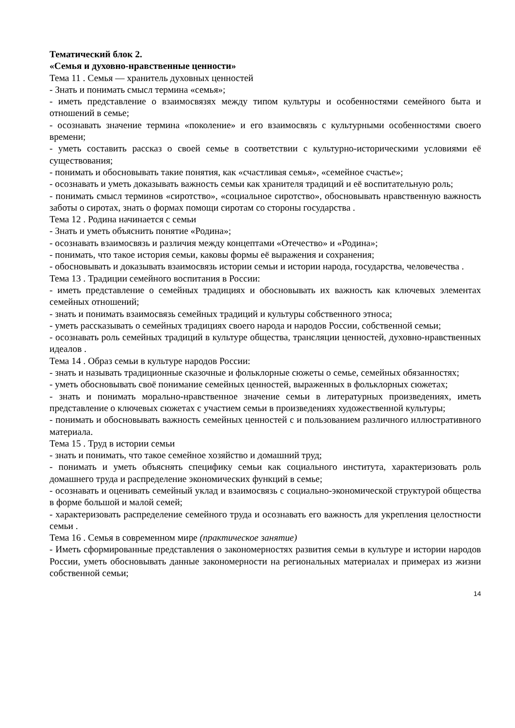Тематический блок 2.
«Семья и духовно-нравственные ценности»
Тема 11 . Семья — хранитель духовных ценностей
- Знать и понимать смысл термина «семья»;
- иметь представление о взаимосвязях между типом культуры и особенностями семейного быта и отношений в семье;
- осознавать значение термина «поколение» и его взаимосвязь с культурными особенностями своего времени;
- уметь составить рассказ о своей семье в соответствии с культурно-историческими условиями её существования;
- понимать и обосновывать такие понятия, как «счастливая семья», «семейное счастье»;
- осознавать и уметь доказывать важность семьи как хранителя традиций и её воспитательную роль;
- понимать смысл терминов «сиротство», «социальное сиротство», обосновывать нравственную важность заботы о сиротах, знать о формах помощи сиротам со стороны государства .
Тема 12 . Родина начинается с семьи
- Знать и уметь объяснить понятие «Родина»;
- осознавать взаимосвязь и различия между концептами «Отечество» и «Родина»;
- понимать, что такое история семьи, каковы формы её выражения и сохранения;
- обосновывать и доказывать взаимосвязь истории семьи и истории народа, государства, человечества .
Тема 13 . Традиции семейного воспитания в России:
- иметь представление о семейных традициях и обосновывать их важность как ключевых элементах семейных отношений;
- знать и понимать взаимосвязь семейных традиций и культуры собственного этноса;
- уметь рассказывать о семейных традициях своего народа и народов России, собственной семьи;
- осознавать роль семейных традиций в культуре общества, трансляции ценностей, духовно-нравственных идеалов .
Тема 14 . Образ семьи в культуре народов России:
- знать и называть традиционные сказочные и фольклорные сюжеты о семье, семейных обязанностях;
- уметь обосновывать своё понимание семейных ценностей, выраженных в фольклорных сюжетах;
- знать и понимать морально-нравственное значение семьи в литературных произведениях, иметь представление о ключевых сюжетах с участием семьи в произведениях художественной культуры;
- понимать и обосновывать важность семейных ценностей с и пользованием различного иллюстративного материала.
Тема 15 . Труд в истории семьи
- знать и понимать, что такое семейное хозяйство и домашний труд;
- понимать и уметь объяснять специфику семьи как социального института, характеризовать роль домашнего труда и распределение экономических функций в семье;
- осознавать и оценивать семейный уклад и взаимосвязь с социально-экономической структурой общества в форме большой и малой семей;
- характеризовать распределение семейного труда и осознавать его важность для укрепления целостности семьи .
Тема 16 . Семья в современном мире (практическое занятие)
- Иметь сформированные представления о закономерностях развития семьи в культуре и истории народов России, уметь обосновывать данные закономерности на региональных материалах и примерах из жизни собственной семьи;
14